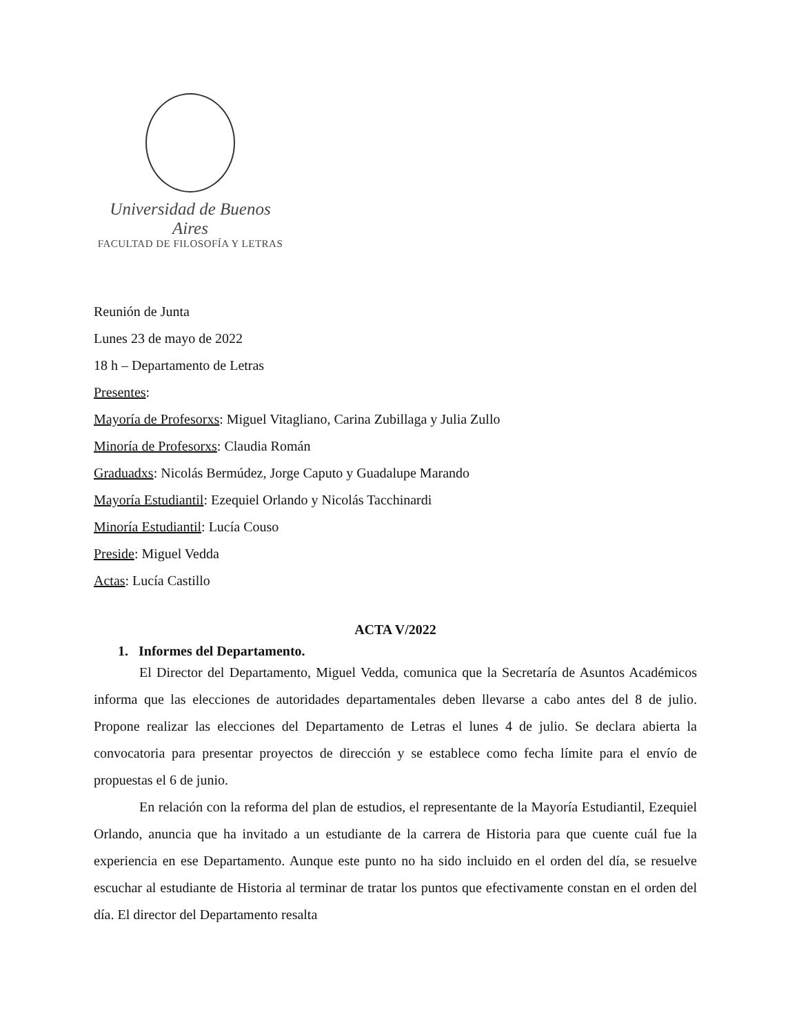Universidad de Buenos Aires
FACULTAD DE FILOSOFÍA Y LETRAS
Reunión de Junta
Lunes 23 de mayo de 2022
18 h – Departamento de Letras
Presentes:
Mayoría de Profesorxs: Miguel Vitagliano, Carina Zubillaga y Julia Zullo
Minoría de Profesorxs: Claudia Román
Graduadxs: Nicolás Bermúdez, Jorge Caputo y Guadalupe Marando
Mayoría Estudiantil: Ezequiel Orlando y Nicolás Tacchinardi
Minoría Estudiantil: Lucía Couso
Preside: Miguel Vedda
Actas: Lucía Castillo
ACTA V/2022
1. Informes del Departamento.
El Director del Departamento, Miguel Vedda, comunica que la Secretaría de Asuntos Académicos informa que las elecciones de autoridades departamentales deben llevarse a cabo antes del 8 de julio. Propone realizar las elecciones del Departamento de Letras el lunes 4 de julio. Se declara abierta la convocatoria para presentar proyectos de dirección y se establece como fecha límite para el envío de propuestas el 6 de junio.
En relación con la reforma del plan de estudios, el representante de la Mayoría Estudiantil, Ezequiel Orlando, anuncia que ha invitado a un estudiante de la carrera de Historia para que cuente cuál fue la experiencia en ese Departamento. Aunque este punto no ha sido incluido en el orden del día, se resuelve escuchar al estudiante de Historia al terminar de tratar los puntos que efectivamente constan en el orden del día. El director del Departamento resalta